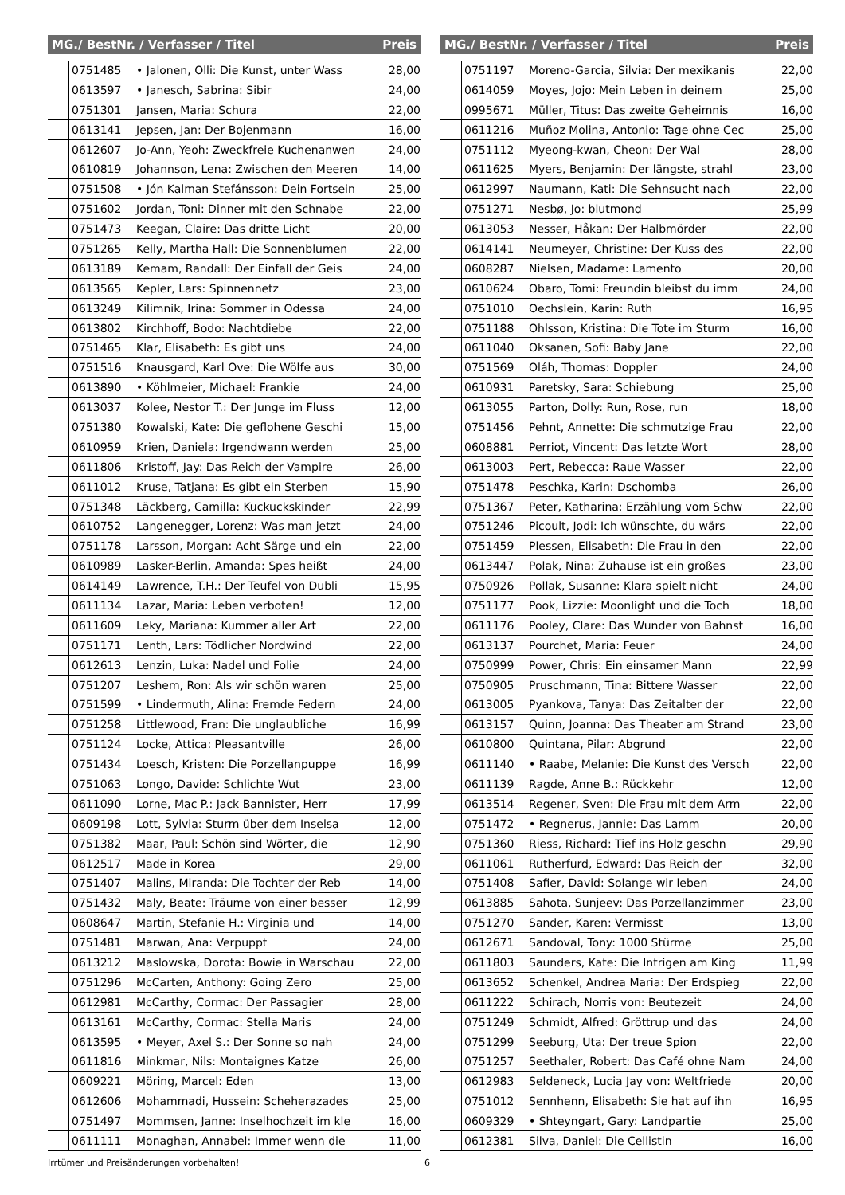| MG./ BestNr. / Verfasser / Titel | | | Preis |
| --- | --- | --- | --- |
| | 0751485 | • Jalonen, Olli: Die Kunst, unter Wass | 28,00 |
| | 0613597 | • Janesch, Sabrina: Sibir | 24,00 |
| | 0751301 | Jansen, Maria: Schura | 22,00 |
| | 0613141 | Jepsen, Jan: Der Bojenmann | 16,00 |
| | 0612607 | Jo-Ann, Yeoh: Zweckfreie Kuchenanwen | 24,00 |
| | 0610819 | Johannson, Lena: Zwischen den Meeren | 14,00 |
| | 0751508 | • Jón Kalman Stefánsson: Dein Fortsein | 25,00 |
| | 0751602 | Jordan, Toni: Dinner mit den Schnabe | 22,00 |
| | 0751473 | Keegan, Claire: Das dritte Licht | 20,00 |
| | 0751265 | Kelly, Martha Hall: Die Sonnenblumen | 22,00 |
| | 0613189 | Kemam, Randall: Der Einfall der Geis | 24,00 |
| | 0613565 | Kepler, Lars: Spinnennetz | 23,00 |
| | 0613249 | Kilimnik, Irina: Sommer in Odessa | 24,00 |
| | 0613802 | Kirchhoff, Bodo: Nachtdiebe | 22,00 |
| | 0751465 | Klar, Elisabeth: Es gibt uns | 24,00 |
| | 0751516 | Knausgard, Karl Ove: Die Wölfe aus | 30,00 |
| | 0613890 | • Köhlmeier, Michael: Frankie | 24,00 |
| | 0613037 | Kolee, Nestor T.: Der Junge im Fluss | 12,00 |
| | 0751380 | Kowalski, Kate: Die geflohene Geschi | 15,00 |
| | 0610959 | Krien, Daniela: Irgendwann werden | 25,00 |
| | 0611806 | Kristoff, Jay: Das Reich der Vampire | 26,00 |
| | 0611012 | Kruse, Tatjana: Es gibt ein Sterben | 15,90 |
| | 0751348 | Läckberg, Camilla: Kuckuckskinder | 22,99 |
| | 0610752 | Langenegger, Lorenz: Was man jetzt | 24,00 |
| | 0751178 | Larsson, Morgan: Acht Särge und ein | 22,00 |
| | 0610989 | Lasker-Berlin, Amanda: Spes heißt | 24,00 |
| | 0614149 | Lawrence, T.H.: Der Teufel von Dubli | 15,95 |
| | 0611134 | Lazar, Maria: Leben verboten! | 12,00 |
| | 0611609 | Leky, Mariana: Kummer aller Art | 22,00 |
| | 0751171 | Lenth, Lars: Tödlicher Nordwind | 22,00 |
| | 0612613 | Lenzin, Luka: Nadel und Folie | 24,00 |
| | 0751207 | Leshem, Ron: Als wir schön waren | 25,00 |
| | 0751599 | • Lindermuth, Alina: Fremde Federn | 24,00 |
| | 0751258 | Littlewood, Fran: Die unglaubliche | 16,99 |
| | 0751124 | Locke, Attica: Pleasantville | 26,00 |
| | 0751434 | Loesch, Kristen: Die Porzellanpuppe | 16,99 |
| | 0751063 | Longo, Davide: Schlichte Wut | 23,00 |
| | 0611090 | Lorne, Mac P.: Jack Bannister, Herr | 17,99 |
| | 0609198 | Lott, Sylvia: Sturm über dem Inselsa | 12,00 |
| | 0751382 | Maar, Paul: Schön sind Wörter, die | 12,90 |
| | 0612517 | Made in Korea | 29,00 |
| | 0751407 | Malins, Miranda: Die Tochter der Reb | 14,00 |
| | 0751432 | Maly, Beate: Träume von einer besser | 12,99 |
| | 0608647 | Martin, Stefanie H.: Virginia und | 14,00 |
| | 0751481 | Marwan, Ana: Verpuppt | 24,00 |
| | 0613212 | Maslowska, Dorota: Bowie in Warschau | 22,00 |
| | 0751296 | McCarten, Anthony: Going Zero | 25,00 |
| | 0612981 | McCarthy, Cormac: Der Passagier | 28,00 |
| | 0613161 | McCarthy, Cormac: Stella Maris | 24,00 |
| | 0613595 | • Meyer, Axel S.: Der Sonne so nah | 24,00 |
| | 0611816 | Minkmar, Nils: Montaignes Katze | 26,00 |
| | 0609221 | Möring, Marcel: Eden | 13,00 |
| | 0612606 | Mohammadi, Hussein: Scheherazades | 25,00 |
| | 0751497 | Mommsen, Janne: Inselhochzeit im kle | 16,00 |
| | 0611111 | Monaghan, Annabel: Immer wenn die | 11,00 |
| MG./ BestNr. / Verfasser / Titel | | | Preis |
| --- | --- | --- | --- |
| | 0751197 | Moreno-Garcia, Silvia: Der mexikanis | 22,00 |
| | 0614059 | Moyes, Jojo: Mein Leben in deinem | 25,00 |
| | 0995671 | Müller, Titus: Das zweite Geheimnis | 16,00 |
| | 0611216 | Muñoz Molina, Antonio: Tage ohne Cec | 25,00 |
| | 0751112 | Myeong-kwan, Cheon: Der Wal | 28,00 |
| | 0611625 | Myers, Benjamin: Der längste, strahl | 23,00 |
| | 0612997 | Naumann, Kati: Die Sehnsucht nach | 22,00 |
| | 0751271 | Nesbø, Jo: blutmond | 25,99 |
| | 0613053 | Nesser, Håkan: Der Halbmörder | 22,00 |
| | 0614141 | Neumeyer, Christine: Der Kuss des | 22,00 |
| | 0608287 | Nielsen, Madame: Lamento | 20,00 |
| | 0610624 | Obaro, Tomi: Freundin bleibst du imm | 24,00 |
| | 0751010 | Oechslein, Karin: Ruth | 16,95 |
| | 0751188 | Ohlsson, Kristina: Die Tote im Sturm | 16,00 |
| | 0611040 | Oksanen, Sofi: Baby Jane | 22,00 |
| | 0751569 | Oláh, Thomas: Doppler | 24,00 |
| | 0610931 | Paretsky, Sara: Schiebung | 25,00 |
| | 0613055 | Parton, Dolly: Run, Rose, run | 18,00 |
| | 0751456 | Pehnt, Annette: Die schmutzige Frau | 22,00 |
| | 0608881 | Perriot, Vincent: Das letzte Wort | 28,00 |
| | 0613003 | Pert, Rebecca: Raue Wasser | 22,00 |
| | 0751478 | Peschka, Karin: Dschomba | 26,00 |
| | 0751367 | Peter, Katharina: Erzählung vom Schw | 22,00 |
| | 0751246 | Picoult, Jodi: Ich wünschte, du wärs | 22,00 |
| | 0751459 | Plessen, Elisabeth: Die Frau in den | 22,00 |
| | 0613447 | Polak, Nina: Zuhause ist ein großes | 23,00 |
| | 0750926 | Pollak, Susanne: Klara spielt nicht | 24,00 |
| | 0751177 | Pook, Lizzie: Moonlight und die Toch | 18,00 |
| | 0611176 | Pooley, Clare: Das Wunder von Bahnst | 16,00 |
| | 0613137 | Pourchet, Maria: Feuer | 24,00 |
| | 0750999 | Power, Chris: Ein einsamer Mann | 22,99 |
| | 0750905 | Pruschmann, Tina: Bittere Wasser | 22,00 |
| | 0613005 | Pyankova, Tanya: Das Zeitalter der | 22,00 |
| | 0613157 | Quinn, Joanna: Das Theater am Strand | 23,00 |
| | 0610800 | Quintana, Pilar: Abgrund | 22,00 |
| | 0611140 | • Raabe, Melanie: Die Kunst des Versch | 22,00 |
| | 0611139 | Ragde, Anne B.: Rückkehr | 12,00 |
| | 0613514 | Regener, Sven: Die Frau mit dem Arm | 22,00 |
| | 0751472 | • Regnerus, Jannie: Das Lamm | 20,00 |
| | 0751360 | Riess, Richard: Tief ins Holz geschn | 29,90 |
| | 0611061 | Rutherfurd, Edward: Das Reich der | 32,00 |
| | 0751408 | Safier, David: Solange wir leben | 24,00 |
| | 0613885 | Sahota, Sunjeev: Das Porzellanzimmer | 23,00 |
| | 0751270 | Sander, Karen: Vermisst | 13,00 |
| | 0612671 | Sandoval, Tony: 1000 Stürme | 25,00 |
| | 0611803 | Saunders, Kate: Die Intrigen am King | 11,99 |
| | 0613652 | Schenkel, Andrea Maria: Der Erdspieg | 22,00 |
| | 0611222 | Schirach, Norris von: Beutezeit | 24,00 |
| | 0751249 | Schmidt, Alfred: Gröttrup und das | 24,00 |
| | 0751299 | Seeburg, Uta: Der treue Spion | 22,00 |
| | 0751257 | Seethaler, Robert: Das Café ohne Nam | 24,00 |
| | 0612983 | Seldeneck, Lucia Jay von: Weltfriede | 20,00 |
| | 0751012 | Sennhenn, Elisabeth: Sie hat auf ihn | 16,95 |
| | 0609329 | • Shteyngart, Gary: Landpartie | 25,00 |
| | 0612381 | Silva, Daniel: Die Cellistin | 16,00 |
Irrtümer und Preisänderungen vorbehalten! 6